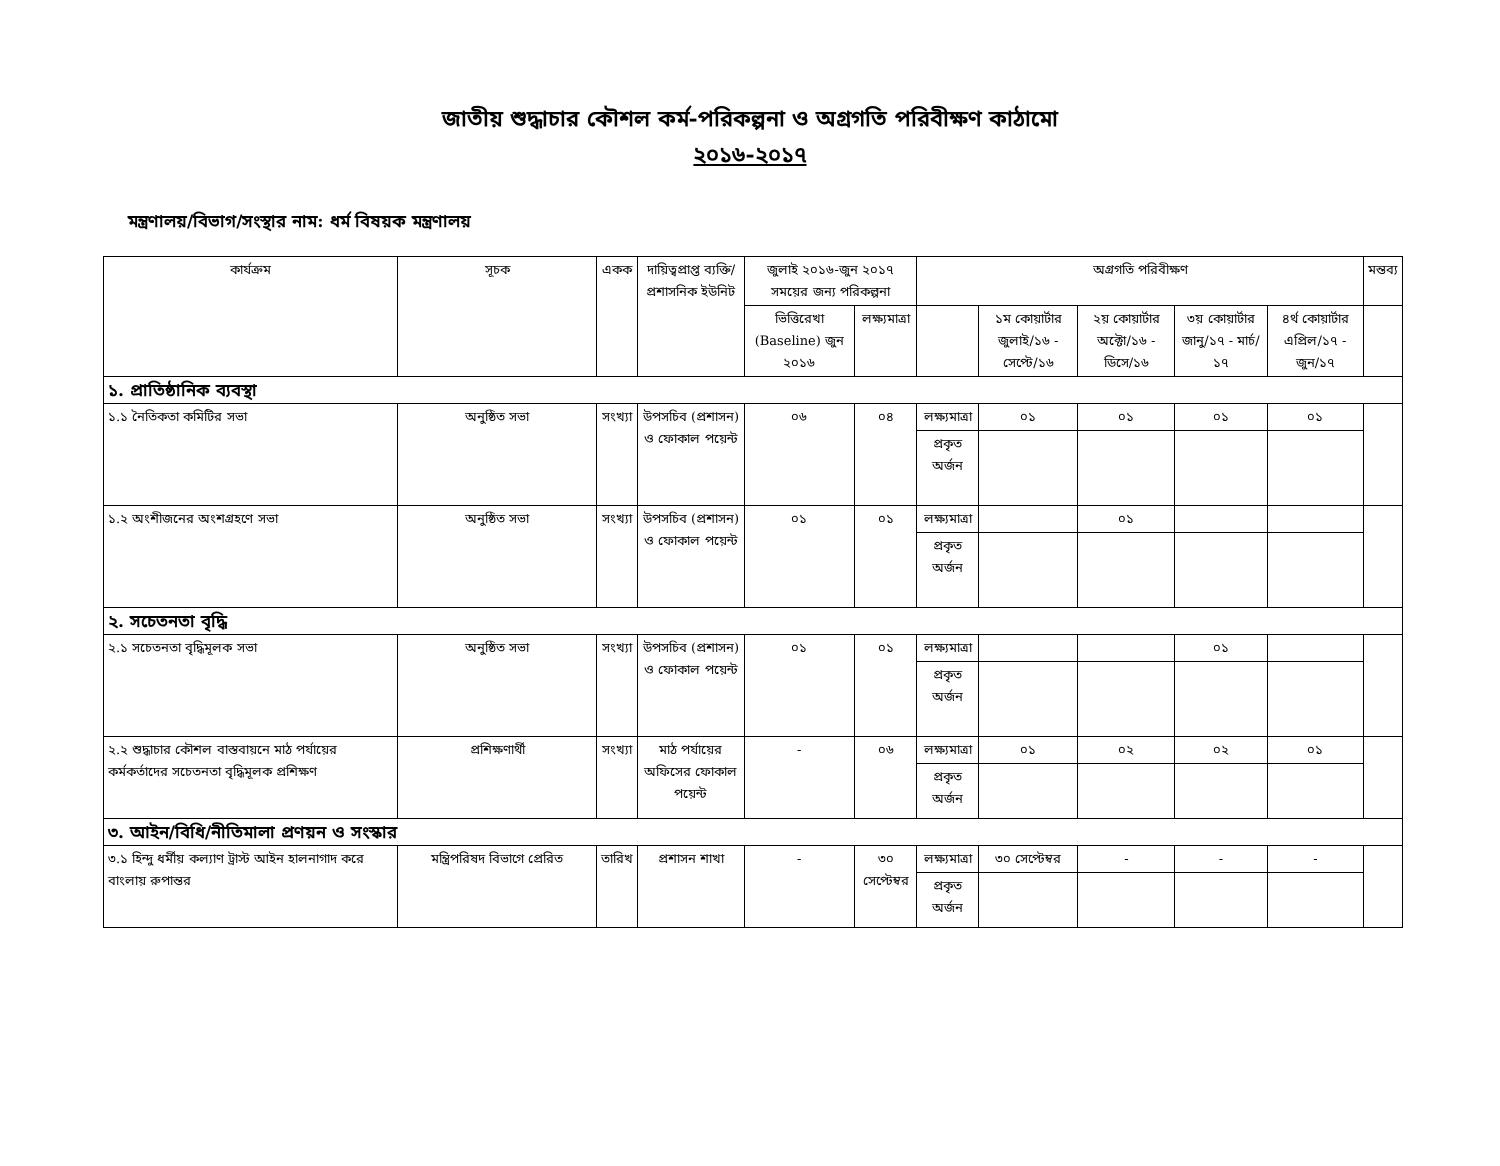জাতীয় শুদ্ধাচার কৌশল কর্ম-পরিকল্পনা ও অগ্রগতি পরিবীক্ষণ কাঠামো
২০১৬-২০১৭
মন্ত্রণালয়/বিভাগ/সংস্থার নাম: ধর্ম বিষয়ক মন্ত্রণালয়
| কার্যক্রম | সূচক | একক | দায়িত্বপ্রাপ্ত ব্যক্তি/ প্রশাসনিক ইউনিট | জুলাই ২০১৬-জুন ২০১৭ সময়ের জন্য পরিকল্পনা | | অগ্রগতি পরিবীক্ষণ | | | | | মন্তব্য |
| --- | --- | --- | --- | --- | --- | --- | --- | --- | --- | --- | --- |
| | | | | ভিত্তিরেখা (Baseline) জুন ২০১৬ | লক্ষ্যমাত্রা | | ১ম কোয়ার্টার জুলাই/১৬ - সেপ্টে/১৬ | ২য় কোয়ার্টার অক্টো/১৬ - ডিসে/১৬ | ৩য় কোয়ার্টার জানু/১৭ - মার্চ/১৭ | ৪র্থ কোয়ার্টার এপ্রিল/১৭ - জুন/১৭ | |
| ১. প্রাতিষ্ঠানিক ব্যবস্থা | | | | | | | | | | | |
| ১.১ নৈতিকতা কমিটির সভা | অনুষ্ঠিত সভা | সংখ্যা | উপসচিব (প্রশাসন) ও ফোকাল পয়েন্ট | ০৬ | ০৪ | লক্ষ্যমাত্রা | ০১ | ০১ | ০১ | ০১ | |
| | | | | | | প্রকৃত অর্জন | | | | | |
| ১.২ অংশীজনের অংশগ্রহণে সভা | অনুষ্ঠিত সভা | সংখ্যা | উপসচিব (প্রশাসন) ও ফোকাল পয়েন্ট | ০১ | ০১ | লক্ষ্যমাত্রা | | ০১ | | | |
| | | | | | | প্রকৃত অর্জন | | | | | |
| ২. সচেতনতা বৃদ্ধি | | | | | | | | | | | |
| ২.১ সচেতনতা বৃদ্ধিমূলক সভা | অনুষ্ঠিত সভা | সংখ্যা | উপসচিব (প্রশাসন) ও ফোকাল পয়েন্ট | ০১ | ০১ | লক্ষ্যমাত্রা | | | ০১ | | |
| | | | | | | প্রকৃত অর্জন | | | | | |
| ২.২ শুদ্ধাচার কৌশল বাস্তবায়নে মাঠ পর্যায়ের কর্মকর্তাদের সচেতনতা বৃদ্ধিমূলক প্রশিক্ষণ | প্রশিক্ষণার্থী | সংখ্যা | মাঠ পর্যায়ের অফিসের ফোকাল পয়েন্ট | - | ০৬ | লক্ষ্যমাত্রা | ০১ | ০২ | ০২ | ০১ | |
| | | | | | | প্রকৃত অর্জন | | | | | |
| ৩. আইন/বিধি/নীতিমালা প্রণয়ন ও সংস্কার | | | | | | | | | | | |
| ৩.১ হিন্দু ধর্মীয় কল্যাণ ট্রাস্ট আইন হালনাগাদ করে বাংলায় রুপান্তর | মন্ত্রিপরিষদ বিভাগে প্রেরিত | তারিখ | প্রশাসন শাখা | - | ৩০ সেপ্টেম্বর | লক্ষ্যমাত্রা | ৩০ সেপ্টেম্বর | - | - | - | |
| | | | | | | প্রকৃত অর্জন | | | | | |